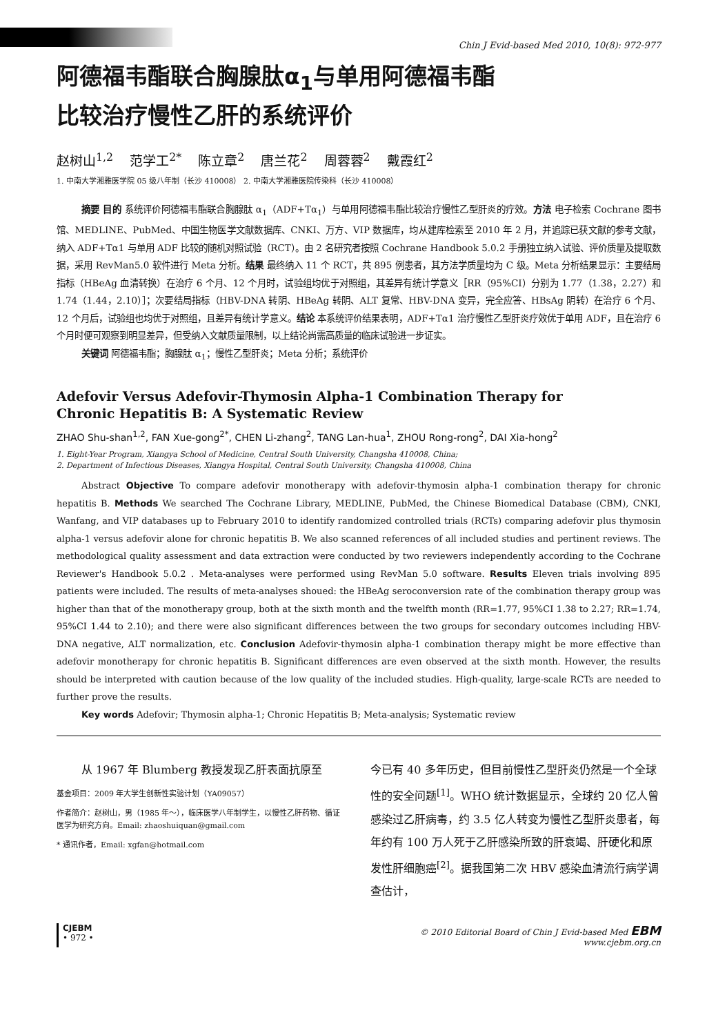Chin J Evid-based Med 2010, 10(8): 972-977
阿德福韦酯联合胸腺肽α<sub>1</sub>与单用阿德福韦酯
比较治疗慢性乙肝的系统评价
赵树山<sup>1,2</sup> 范学工<sup>2*</sup> 陈立章<sup>2</sup> 唐兰花<sup>2</sup> 周蓉蓉<sup>2</sup> 戴霞红<sup>2</sup>
1. 中南大学湘雅医学院 05 级八年制（长沙 410008） 2. 中南大学湘雅医院传染科（长沙 410008）
摘要 目的 系统评价阿德福韦酯联合胸腺肽 α<sub>1</sub>（ADF+Tα<sub>1</sub>）与单用阿德福韦酯比较治疗慢性乙型肝炎的疗效。方法 电子检索 Cochrane 图书馆、MEDLINE、PubMed、中国生物医学文献数据库、CNKI、万方、VIP 数据库，均从建库检索至 2010 年 2 月，并追踪已获文献的参考文献，纳入 ADF+Tα1 与单用 ADF 比较的随机对照试验（RCT）。由 2 名研究者按照 Cochrane Handbook 5.0.2 手册独立纳入试验、评价质量及提取数据，采用 RevMan5.0 软件进行 Meta 分析。结果 最终纳入 11 个 RCT，共 895 例患者，其方法学质量均为 C 级。Meta 分析结果显示：主要结局指标（HBeAg 血清转换）在治疗 6 个月、12 个月时，试验组均优于对照组，其差异有统计学意义［RR（95%CI）分别为 1.77（1.38，2.27）和 1.74（1.44，2.10）］；次要结局指标（HBV-DNA 转阴、HBeAg 转阴、ALT 复常、HBV-DNA 变异，完全应答、HBsAg 阴转）在治疗 6 个月、12 个月后，试验组也均优于对照组，且差异有统计学意义。结论 本系统评价结果表明，ADF+Tα1 治疗慢性乙型肝炎疗效优于单用 ADF，且在治疗 6 个月时便可观察到明显差异，但受纳入文献质量限制，以上结论尚需高质量的临床试验进一步证实。
关键词 阿德福韦酯；胸腺肽 α<sub>1</sub>；慢性乙型肝炎；Meta 分析；系统评价
Adefovir Versus Adefovir-Thymosin Alpha-1 Combination Therapy for
Chronic Hepatitis B: A Systematic Review
ZHAO Shu-shan<sup>1,2</sup>, FAN Xue-gong<sup>2*</sup>, CHEN Li-zhang<sup>2</sup>, TANG Lan-hua<sup>1</sup>, ZHOU Rong-rong<sup>2</sup>, DAI Xia-hong<sup>2</sup>
1. Eight-Year Program, Xiangya School of Medicine, Central South University, Changsha 410008, China;
2. Department of Infectious Diseases, Xiangya Hospital, Central South University, Changsha 410008, China
Abstract Objective To compare adefovir monotherapy with adefovir-thymosin alpha-1 combination therapy for chronic hepatitis B. Methods We searched The Cochrane Library, MEDLINE, PubMed, the Chinese Biomedical Database (CBM), CNKI, Wanfang, and VIP databases up to February 2010 to identify randomized controlled trials (RCTs) comparing adefovir plus thymosin alpha-1 versus adefovir alone for chronic hepatitis B. We also scanned references of all included studies and pertinent reviews. The methodological quality assessment and data extraction were conducted by two reviewers independently according to the Cochrane Reviewer's Handbook 5.0.2 . Meta-analyses were performed using RevMan 5.0 software. Results Eleven trials involving 895 patients were included. The results of meta-analyses shoued: the HBeAg seroconversion rate of the combination therapy group was higher than that of the monotherapy group, both at the sixth month and the twelfth month (RR=1.77, 95%CI 1.38 to 2.27; RR=1.74, 95%CI 1.44 to 2.10); and there were also significant differences between the two groups for secondary outcomes including HBV-DNA negative, ALT normalization, etc. Conclusion Adefovir-thymosin alpha-1 combination therapy might be more effective than adefovir monotherapy for chronic hepatitis B. Significant differences are even observed at the sixth month. However, the results should be interpreted with caution because of the low quality of the included studies. High-quality, large-scale RCTs are needed to further prove the results.
Key words Adefovir; Thymosin alpha-1; Chronic Hepatitis B; Meta-analysis; Systematic review
从 1967 年 Blumberg 教授发现乙肝表面抗原至
基金项目：2009 年大学生创新性实验计划（YA09057）
作者简介：赵树山，男（1985 年～），临床医学八年制学生，以慢性乙肝药物、循证医学为研究方向。Email: zhaoshuiquan@gmail.com
* 通讯作者，Email: xgfan@hotmail.com
今已有 40 多年历史，但目前慢性乙型肝炎仍然是一个全球性的安全问题<sup>[1]</sup>。WHO 统计数据显示，全球约 20 亿人曾感染过乙肝病毒，约 3.5 亿人转变为慢性乙型肝炎患者，每年约有 100 万人死于乙肝感染所致的肝衰竭、肝硬化和原发性肝细胞癌<sup>[2]</sup>。据我国第二次 HBV 感染血清流行病学调查估计，
CJEBM
• 972 •
© 2010 Editorial Board of Chin J Evid-based Med EBM
www.cjebm.org.cn